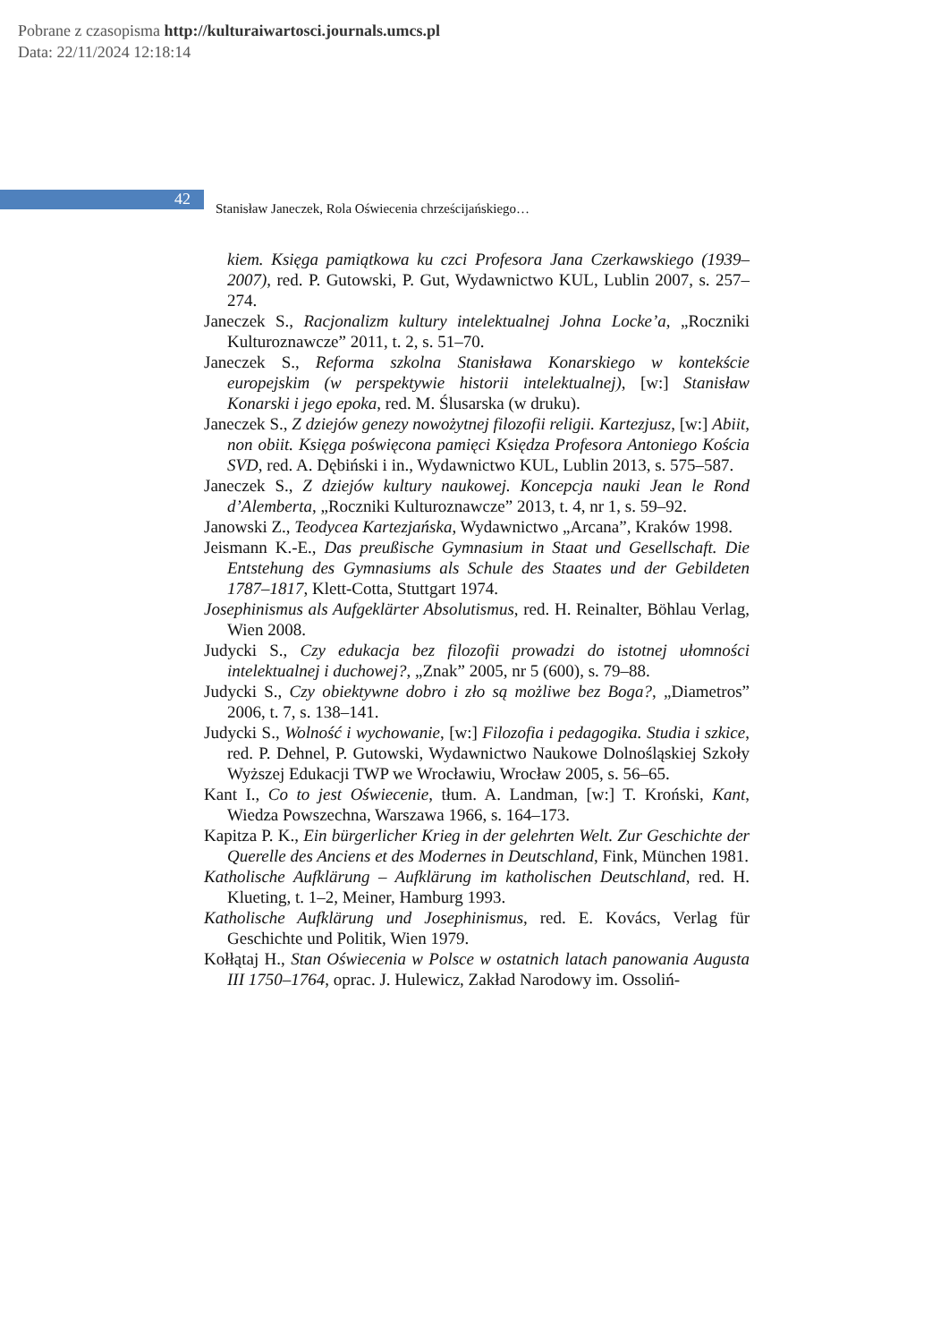Pobrane z czasopisma http://kulturaiwartosci.journals.umcs.pl
Data: 22/11/2024 12:18:14
42
Stanisław Janeczek, Rola Oświecenia chrześcijańskiego…
kiem. Księga pamiątkowa ku czci Profesora Jana Czerkawskiego (1939–2007), red. P. Gutowski, P. Gut, Wydawnictwo KUL, Lublin 2007, s. 257–274.
Janeczek S., Racjonalizm kultury intelektualnej Johna Locke’a, „Roczniki Kulturoznawcze” 2011, t. 2, s. 51–70.
Janeczek S., Reforma szkolna Stanisława Konarskiego w kontekście europejskim (w perspektywie historii intelektualnej), [w:] Stanisław Konarski i jego epoka, red. M. Ślusarska (w druku).
Janeczek S., Z dziejów genezy nowożytnej filozofii religii. Kartezjusz, [w:] Abiit, non obiit. Księga poświęcona pamięci Księdza Profesora Antoniego Kościa SVD, red. A. Dębiński i in., Wydawnictwo KUL, Lublin 2013, s. 575–587.
Janeczek S., Z dziejów kultury naukowej. Koncepcja nauki Jean le Rond d’Alemberta, „Roczniki Kulturoznawcze” 2013, t. 4, nr 1, s. 59–92.
Janowski Z., Teodycea Kartezjańska, Wydawnictwo „Arcana”, Kraków 1998.
Jeismann K.-E., Das preußische Gymnasium in Staat und Gesellschaft. Die Entstehung des Gymnasiums als Schule des Staates und der Gebildeten 1787–1817, Klett-Cotta, Stuttgart 1974.
Josephinismus als Aufgeklärter Absolutismus, red. H. Reinalter, Böhlau Verlag, Wien 2008.
Judycki S., Czy edukacja bez filozofii prowadzi do istotnej ułomności intelektualnej i duchowej?, „Znak” 2005, nr 5 (600), s. 79–88.
Judycki S., Czy obiektywne dobro i zło są możliwe bez Boga?, „Diametros” 2006, t. 7, s. 138–141.
Judycki S., Wolność i wychowanie, [w:] Filozofia i pedagogika. Studia i szkice, red. P. Dehnel, P. Gutowski, Wydawnictwo Naukowe Dolnośląskiej Szkoły Wyższej Edukacji TWP we Wrocławiu, Wrocław 2005, s. 56–65.
Kant I., Co to jest Oświecenie, tłum. A. Landman, [w:] T. Kroński, Kant, Wiedza Powszechna, Warszawa 1966, s. 164–173.
Kapitza P. K., Ein bürgerlicher Krieg in der gelehrten Welt. Zur Geschichte der Querelle des Anciens et des Modernes in Deutschland, Fink, München 1981.
Katholische Aufklärung – Aufklärung im katholischen Deutschland, red. H. Klueting, t. 1–2, Meiner, Hamburg 1993.
Katholische Aufklärung und Josephinismus, red. E. Kovács, Verlag für Geschichte und Politik, Wien 1979.
Kołłątaj H., Stan Oświecenia w Polsce w ostatnich latach panowania Augusta III 1750–1764, oprac. J. Hulewicz, Zakład Narodowy im. Ossoliń-